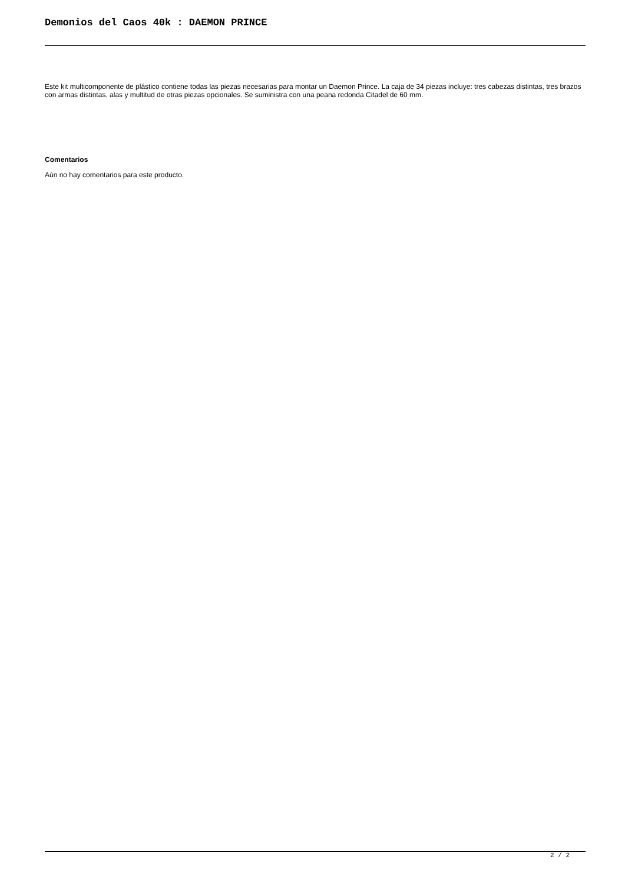Demonios del Caos 40k : DAEMON PRINCE
Este kit multicomponente de plástico contiene todas las piezas necesarias para montar un Daemon Prince. La caja de 34 piezas incluye: tres cabezas distintas, tres brazos con armas distintas, alas y multitud de otras piezas opcionales. Se suministra con una peana redonda Citadel de 60 mm.
Comentarios
Aún no hay comentarios para este producto.
2 / 2